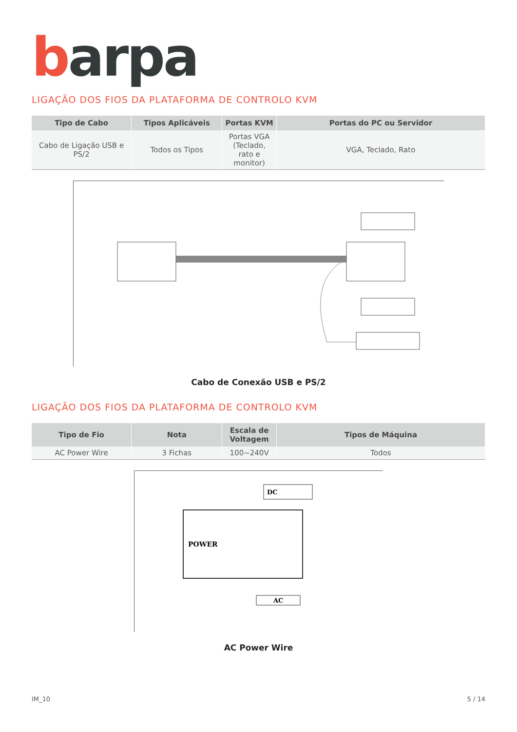barpa
LIGAÇÃO DOS FIOS DA PLATAFORMA DE CONTROLO KVM
| Tipo de Cabo | Tipos Aplicáveis | Portas KVM | Portas do PC ou Servidor |
| --- | --- | --- | --- |
| Cabo de Ligação USB e PS/2 | Todos os Tipos | Portas VGA (Teclado, rato e monitor) | VGA, Teclado, Rato |
Cabo de Conexão USB e PS/2
LIGAÇÃO DOS FIOS DA PLATAFORMA DE CONTROLO KVM
| Tipo de Fio | Nota | Escala de Voltagem | Tipos de Máquina |
| --- | --- | --- | --- |
| AC Power Wire | 3 Fichas | 100~240V | Todos |
POWER
DC
AC
AC Power Wire
IM_10 5 / 14